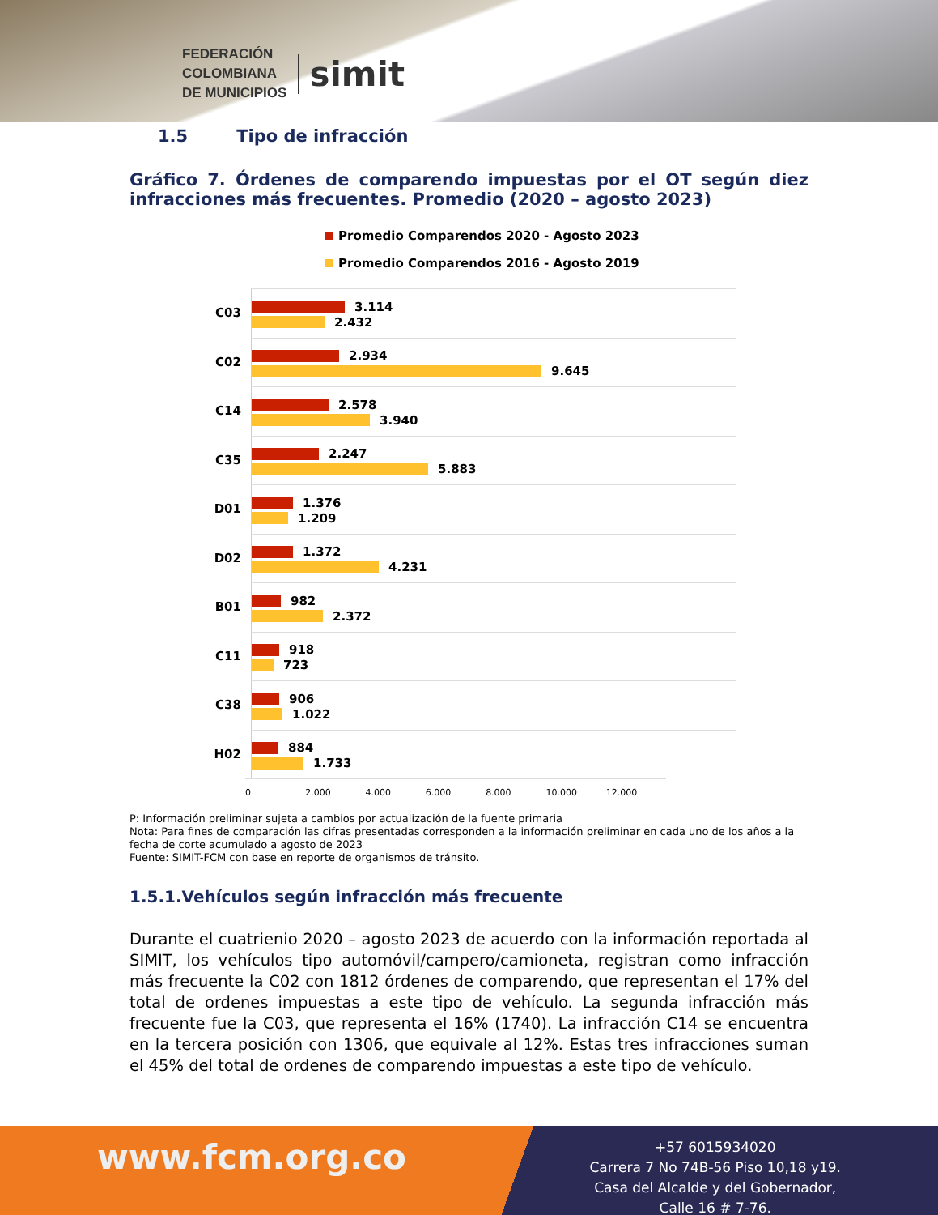FEDERACIÓN
COLOMBIANA
DE MUNICIPIOS
simit
1.5 Tipo de infracción
Gráfico 7. Órdenes de comparendo impuestas por el OT según diez infracciones más frecuentes. Promedio (2020 – agosto 2023)
Promedio Comparendos 2020 - Agosto 2023
Promedio Comparendos 2016 - Agosto 2019
C03
3.114
2.432
C02
2.934
9.645
C14
2.578
3.940
C35
2.247
5.883
D01
1.376
1.209
D02
1.372
4.231
B01
982
2.372
C11
918
723
C38
906
1.022
H02
884
1.733
0 2.000 4.000 6.000 8.000 10.000 12.000
P: Información preliminar sujeta a cambios por actualización de la fuente primaria
Nota: Para fines de comparación las cifras presentadas corresponden a la información preliminar en cada uno de los años a la fecha de corte acumulado a agosto de 2023
Fuente: SIMIT-FCM con base en reporte de organismos de tránsito.
1.5.1.Vehículos según infracción más frecuente
Durante el cuatrienio 2020 – agosto 2023 de acuerdo con la información reportada al SIMIT, los vehículos tipo automóvil/campero/camioneta, registran como infracción más frecuente la C02 con 1812 órdenes de comparendo, que representan el 17% del total de ordenes impuestas a este tipo de vehículo. La segunda infracción más frecuente fue la C03, que representa el 16% (1740). La infracción C14 se encuentra en la tercera posición con 1306, que equivale al 12%. Estas tres infracciones suman el 45% del total de ordenes de comparendo impuestas a este tipo de vehículo.
www.fcm.org.co
+57 6015934020
Carrera 7 No 74B-56 Piso 10,18 y19.
Casa del Alcalde y del Gobernador,
Calle 16 # 7-76.